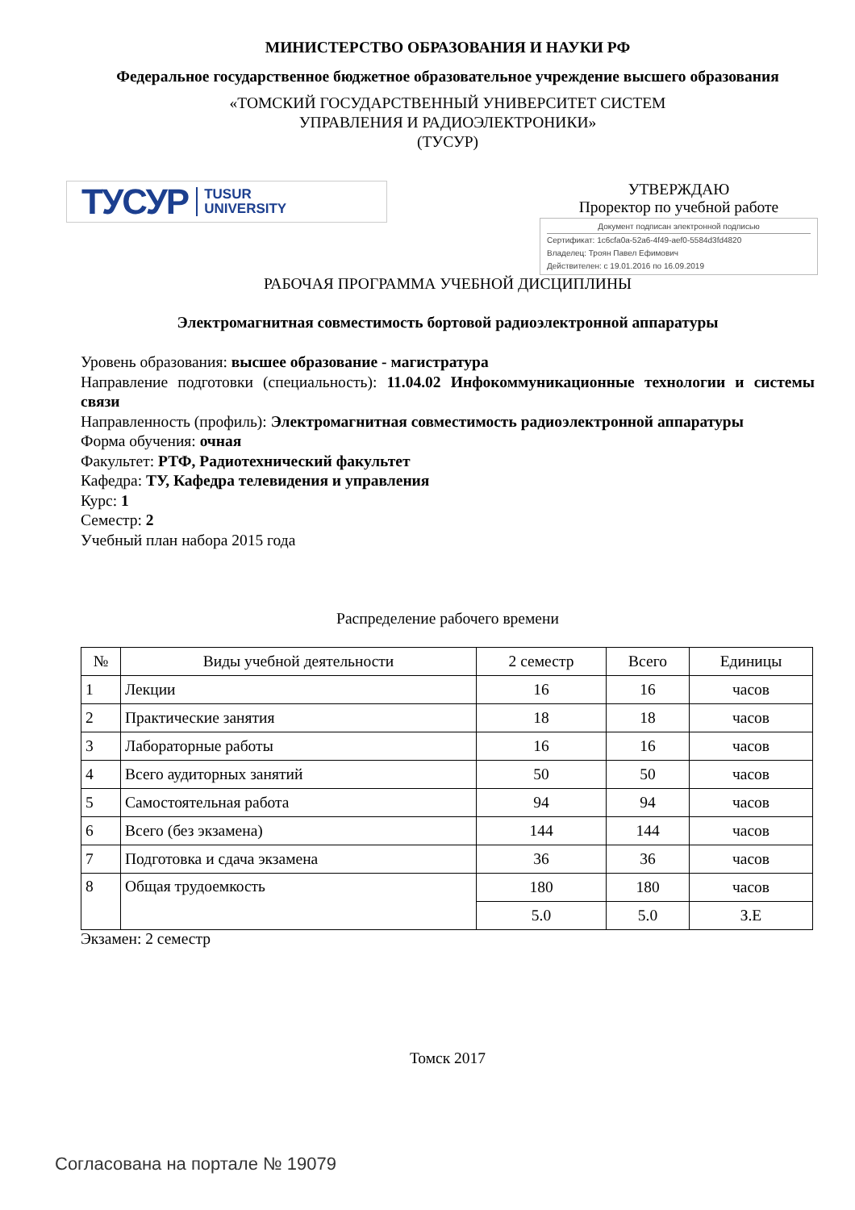МИНИСТЕРСТВО ОБРАЗОВАНИЯ И НАУКИ РФ
Федеральное государственное бюджетное образовательное учреждение высшего образования
«ТОМСКИЙ ГОСУДАРСТВЕННЫЙ УНИВЕРСИТЕТ СИСТЕМ
УПРАВЛЕНИЯ И РАДИОЭЛЕКТРОНИКИ»
(ТУСУР)
ТУСУР TUSUR
UNIVERSITY
УТВЕРЖДАЮ
Проректор по учебной работе
Документ подписан электронной подписью
Сертификат: 1c6cfa0a-52a6-4f49-aef0-5584d3fd4820
Владелец: Троян Павел Ефимович
Действителен: с 19.01.2016 по 16.09.2019
РАБОЧАЯ ПРОГРАММА УЧЕБНОЙ ДИСЦИПЛИНЫ
Электромагнитная совместимость бортовой радиоэлектронной аппаратуры
Уровень образования: высшее образование - магистратура
Направление подготовки (специальность): 11.04.02 Инфокоммуникационные технологии и системы связи
Направленность (профиль): Электромагнитная совместимость радиоэлектронной аппаратуры
Форма обучения: очная
Факультет: РТФ, Радиотехнический факультет
Кафедра: ТУ, Кафедра телевидения и управления
Курс: 1
Семестр: 2
Учебный план набора 2015 года
Распределение рабочего времени
| № | Виды учебной деятельности | 2 семестр | Всего | Единицы |
| --- | --- | --- | --- | --- |
| 1 | Лекции | 16 | 16 | часов |
| 2 | Практические занятия | 18 | 18 | часов |
| 3 | Лабораторные работы | 16 | 16 | часов |
| 4 | Всего аудиторных занятий | 50 | 50 | часов |
| 5 | Самостоятельная работа | 94 | 94 | часов |
| 6 | Всего (без экзамена) | 144 | 144 | часов |
| 7 | Подготовка и сдача экзамена | 36 | 36 | часов |
| 8 | Общая трудоемкость | 180 | 180 | часов |
| | | 5.0 | 5.0 | З.Е |
Экзамен: 2 семестр
Томск 2017
Согласована на портале № 19079